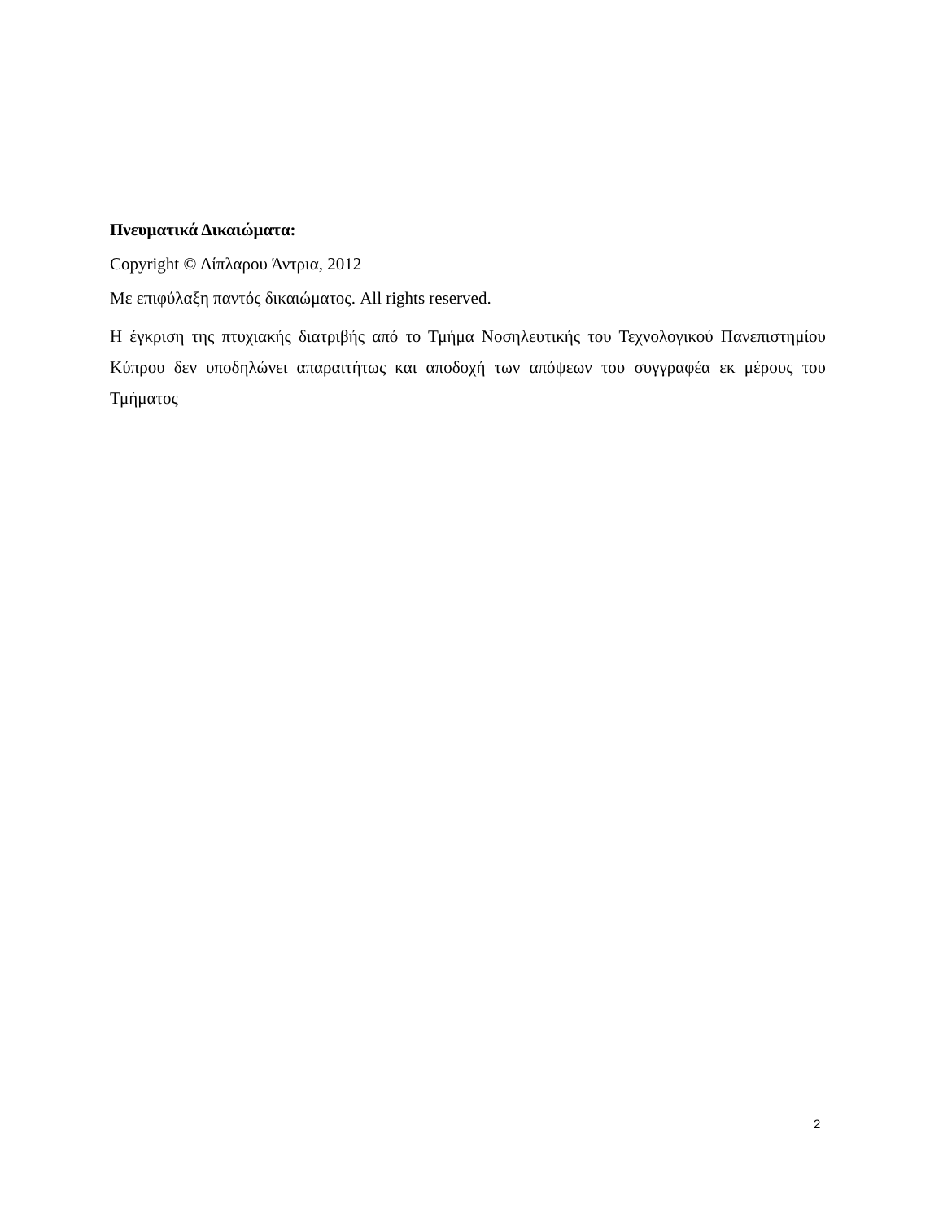Πνευματικά Δικαιώματα:
Copyright © Δίπλαρου Άντρια, 2012
Με επιφύλαξη παντός δικαιώματος. All rights reserved.
Η έγκριση της πτυχιακής διατριβής από το Τμήμα Νοσηλευτικής του Τεχνολογικού Πανεπιστημίου Κύπρου δεν υποδηλώνει απαραιτήτως και αποδοχή των απόψεων του συγγραφέα εκ μέρους του Τμήματος
2